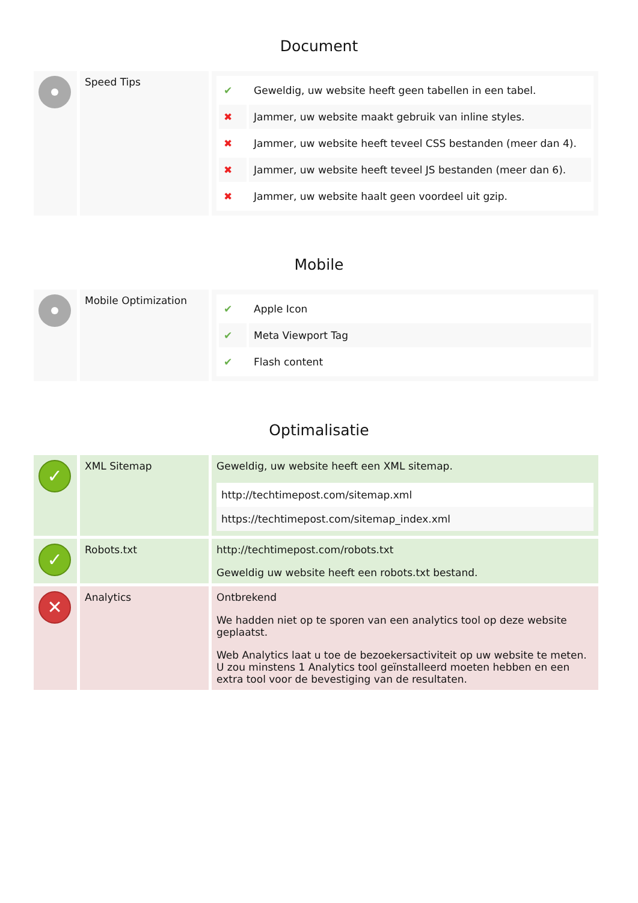Document
| | Speed Tips | / ✔ / Geweldig, uw website heeft geen tabellen in een tabel. / / ✖ / Jammer, uw website maakt gebruik van inline styles. / / ✖ / Jammer, uw website heeft teveel CSS bestanden (meer dan 4). / / ✖ / Jammer, uw website heeft teveel JS bestanden (meer dan 6). / / ✖ / Jammer, uw website haalt geen voordeel uit gzip. / |
Mobile
| | Mobile Optimization | / ✔ / Apple Icon / / ✔ / Meta Viewport Tag / / ✔ / Flash content / |
Optimalisatie
| ✓ | XML Sitemap | Geweldig, uw website heeft een XML sitemap. / http://techtimepost.com/sitemap.xml / / https://techtimepost.com/sitemap_index.xml / |
| ✓ | Robots.txt | http://techtimepost.com/robots.txt Geweldig uw website heeft een robots.txt bestand. |
| ✕ | Analytics | Ontbrekend We hadden niet op te sporen van een analytics tool op deze website geplaatst. Web Analytics laat u toe de bezoekersactiviteit op uw website te meten. U zou minstens 1 Analytics tool geïnstalleerd moeten hebben en een extra tool voor de bevestiging van de resultaten. |